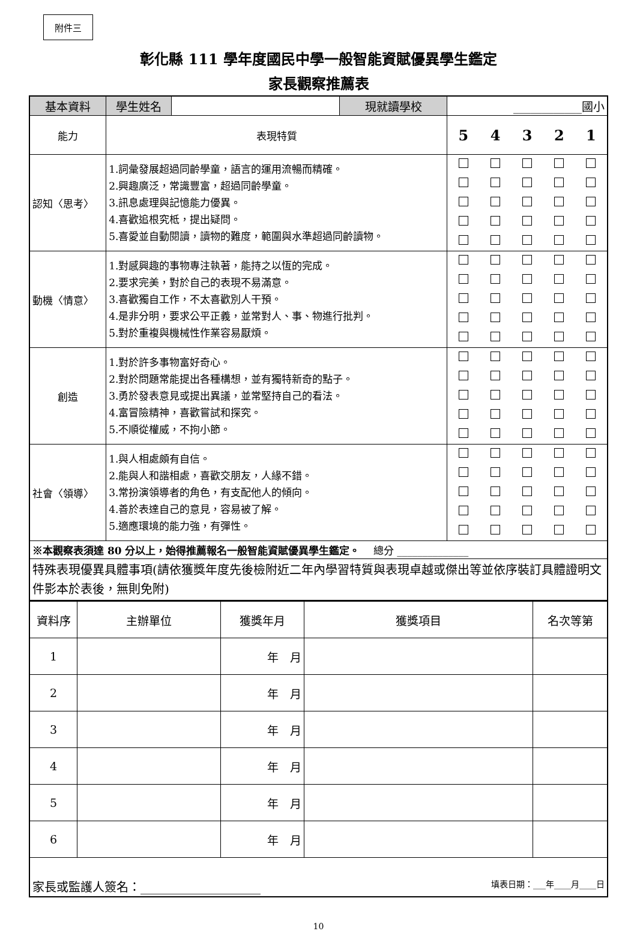附件三
彰化縣 111 學年度國民中學一般智能資賦優異學生鑑定
家長觀察推薦表
| 基本資料 | 學生姓名 | | 現就讀學校 | ____________國小 | | | | |
| 能力 | 表現特質 | | | 5 | 4 | 3 | 2 | 1 |
| 認知〈思考〉 | 1.詞彙發展超過同齡學童，語言的運用流暢而精確。 2.興趣廣泛，常識豐富，超過同齡學童。 3.訊息處理與記憶能力優異。 4.喜歡追根究柢，提出疑問。 5.喜愛並自動閱讀，讀物的難度，範圍與水準超過同齡讀物。 | | | | | | | |
| 動機〈情意〉 | 1.對感興趣的事物專注執著，能持之以恆的完成。 2.要求完美，對於自己的表現不易滿意。 3.喜歡獨自工作，不太喜歡別人干預。 4.是非分明，要求公平正義，並常對人、事、物進行批判。 5.對於重複與機械性作業容易厭煩。 | | | | | | | |
| 創造 | 1.對於許多事物富好奇心。 2.對於問題常能提出各種構想，並有獨特新奇的點子。 3.勇於發表意見或提出異議，並常堅持自己的看法。 4.富冒險精神，喜歡嘗試和探究。 5.不順從權威，不拘小節。 | | | | | | | |
| 社會〈領導〉 | 1.與人相處頗有自信。 2.能與人和諧相處，喜歡交朋友，人緣不錯。 3.常扮演領導者的角色，有支配他人的傾向。 4.善於表達自己的意見，容易被了解。 5.適應環境的能力強，有彈性。 | | | | | | | |
| ※本觀察表須達 80 分以上，始得推薦報名一般智能資賦優異學生鑑定。 總分 ______________ | | | | | | | | |
| 特殊表現優異具體事項(請依獲獎年度先後檢附近二年內學習特質與表現卓越或傑出等並依序裝訂具體證明文件影本於表後，無則免附) | | | | | | | | |
| 資料序 | 主辦單位 | 獲獎年月 | 獲獎項目 | 名次等第 |
| 1 | | 年 月 | | |
| 2 | | 年 月 | | |
| 3 | | 年 月 | | |
| 4 | | 年 月 | | |
| 5 | | 年 月 | | |
| 6 | | 年 月 | | |
| 家長或監護人簽名：____________________ 填表日期：___年____月____日 | | | | |
10